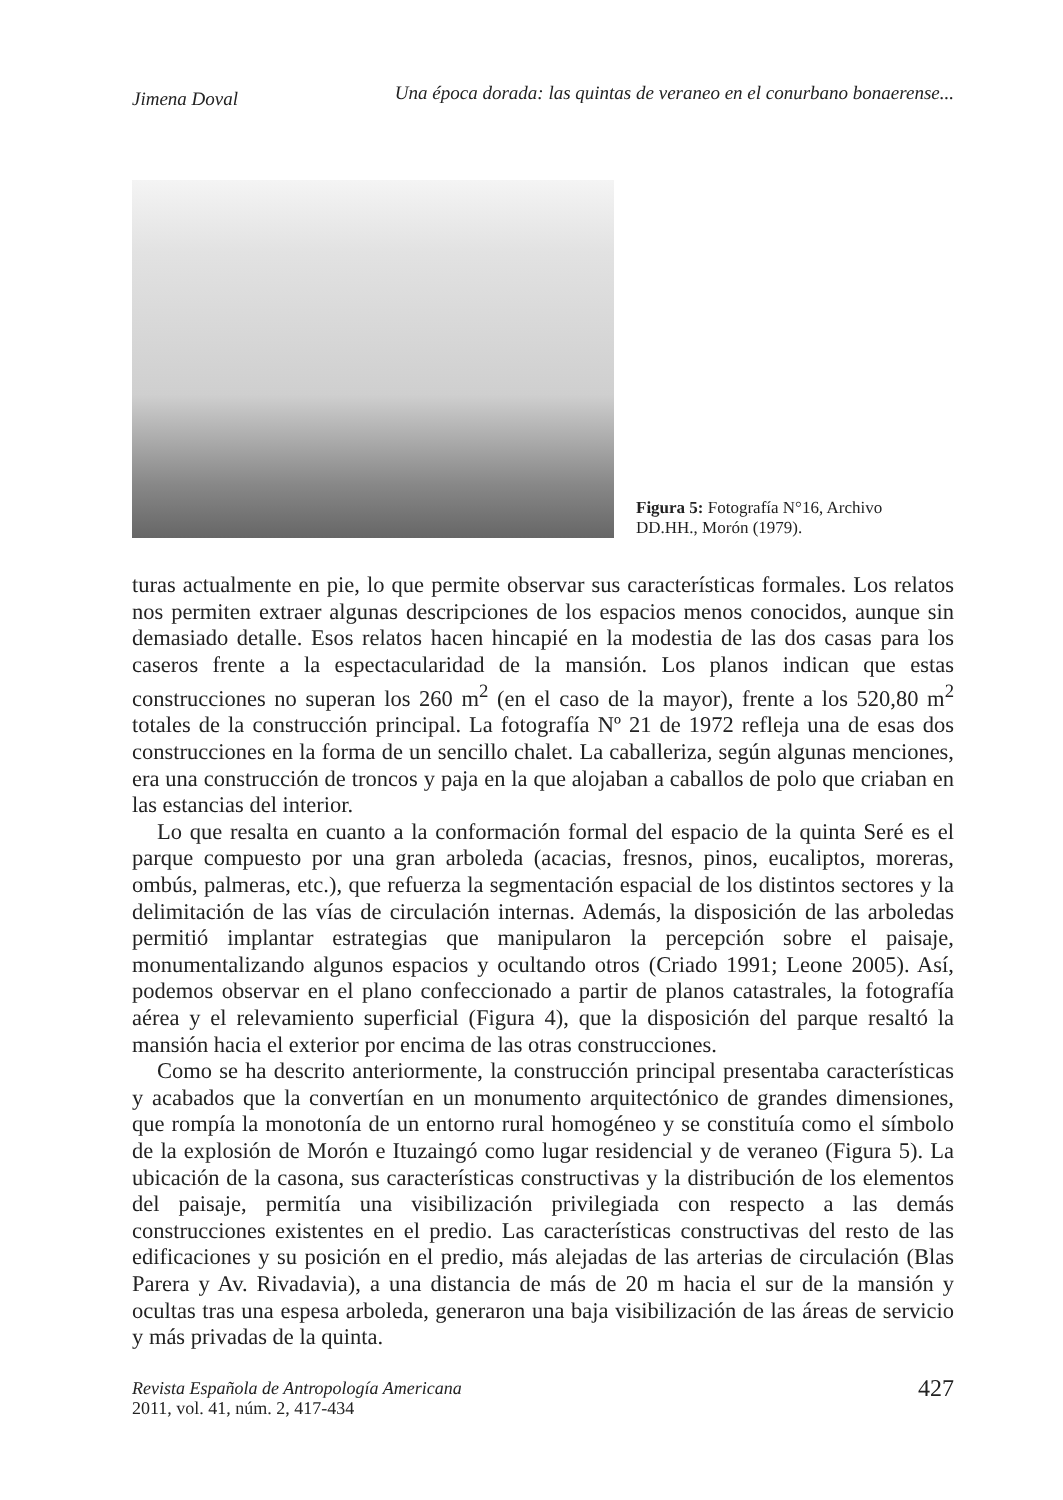Jimena Doval Una época dorada: las quintas de veraneo en el conurbano bonaerense...
Figura 5: Fotografía N°16, Archivo DD.HH., Morón (1979).
turas actualmente en pie, lo que permite observar sus características formales. Los relatos nos permiten extraer algunas descripciones de los espacios menos conocidos, aunque sin demasiado detalle. Esos relatos hacen hincapié en la modestia de las dos casas para los caseros frente a la espectacularidad de la mansión. Los planos indican que estas construcciones no superan los 260 m<sup>2</sup> (en el caso de la mayor), frente a los 520,80 m<sup>2</sup> totales de la construcción principal. La fotografía Nº 21 de 1972 refleja una de esas dos construcciones en la forma de un sencillo chalet. La caballeriza, según algunas menciones, era una construcción de troncos y paja en la que alojaban a caballos de polo que criaban en las estancias del interior.
Lo que resalta en cuanto a la conformación formal del espacio de la quinta Seré es el parque compuesto por una gran arboleda (acacias, fresnos, pinos, eucaliptos, moreras, ombús, palmeras, etc.), que refuerza la segmentación espacial de los distintos sectores y la delimitación de las vías de circulación internas. Además, la disposición de las arboledas permitió implantar estrategias que manipularon la percepción sobre el paisaje, monumentalizando algunos espacios y ocultando otros (Criado 1991; Leone 2005). Así, podemos observar en el plano confeccionado a partir de planos catastrales, la fotografía aérea y el relevamiento superficial (Figura 4), que la disposición del parque resaltó la mansión hacia el exterior por encima de las otras construcciones.
Como se ha descrito anteriormente, la construcción principal presentaba características y acabados que la convertían en un monumento arquitectónico de grandes dimensiones, que rompía la monotonía de un entorno rural homogéneo y se constituía como el símbolo de la explosión de Morón e Ituzaingó como lugar residencial y de veraneo (Figura 5). La ubicación de la casona, sus características constructivas y la distribución de los elementos del paisaje, permitía una visibilización privilegiada con respecto a las demás construcciones existentes en el predio. Las características constructivas del resto de las edificaciones y su posición en el predio, más alejadas de las arterias de circulación (Blas Parera y Av. Rivadavia), a una distancia de más de 20 m hacia el sur de la mansión y ocultas tras una espesa arboleda, generaron una baja visibilización de las áreas de servicio y más privadas de la quinta.
Revista Española de Antropología Americana
2011, vol. 41, núm. 2, 417-434
427